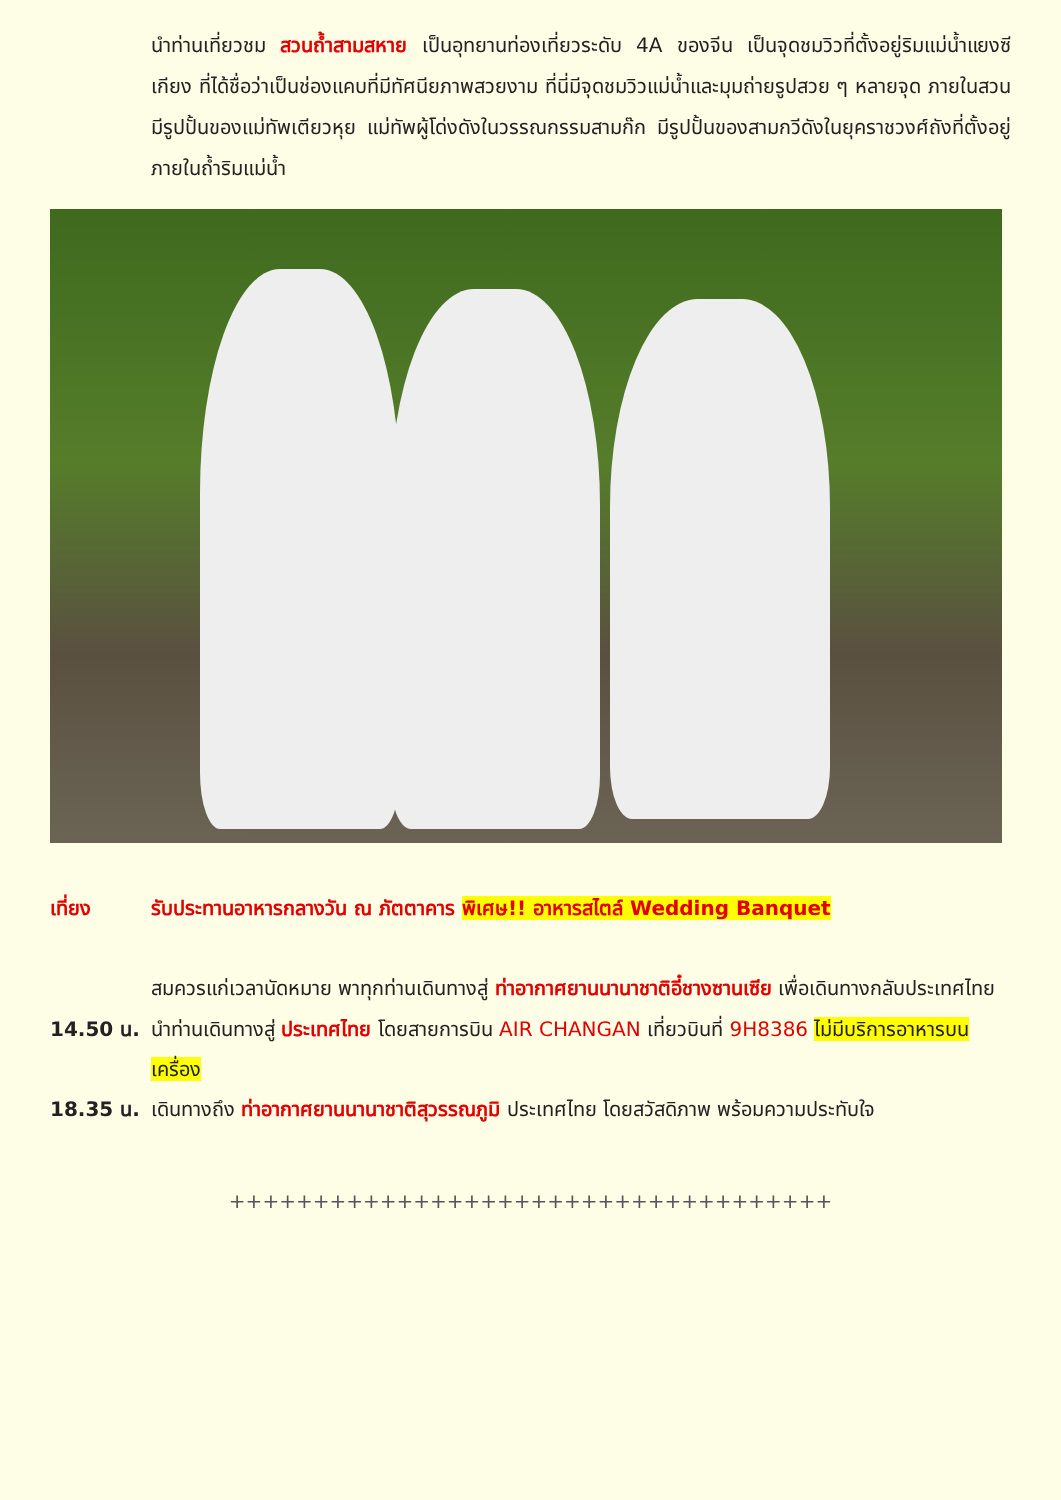นำท่านเที่ยวชม สวนถ้ำสามสหาย เป็นอุทยานท่องเที่ยวระดับ 4A ของจีน เป็นจุดชมวิวที่ตั้งอยู่ริมแม่น้ำแยงซีเกียง ที่ได้ชื่อว่าเป็นช่องแคบที่มีทัศนียภาพสวยงาม ที่นี่มีจุดชมวิวแม่น้ำและมุมถ่ายรูปสวย ๆ หลายจุด ภายในสวนมีรูปปั้นของแม่ทัพเตียวหุย แม่ทัพผู้โด่งดังในวรรณกรรมสามก๊ก มีรูปปั้นของสามกวีดังในยุคราชวงศ์ถังที่ตั้งอยู่ภายในถ้ำริมแม่น้ำ
เที่ยง รับประทานอาหารกลางวัน ณ ภัตตาคาร พิเศษ!! อาหารสไตล์ Wedding Banquet
สมควรแก่เวลานัดหมาย พาทุกท่านเดินทางสู่ ท่าอากาศยานนานาชาติอี๋ชางซานเซีย เพื่อเดินทางกลับประเทศไทย
14.50 น. นำท่านเดินทางสู่ ประเทศไทย โดยสายการบิน AIR CHANGAN เที่ยวบินที่ 9H8386 ไม่มีบริการอาหารบนเครื่อง
18.35 น. เดินทางถึง ท่าอากาศยานนานาชาติสุวรรณภูมิ ประเทศไทย โดยสวัสดิภาพ พร้อมความประทับใจ
++++++++++++++++++++++++++++++++++++